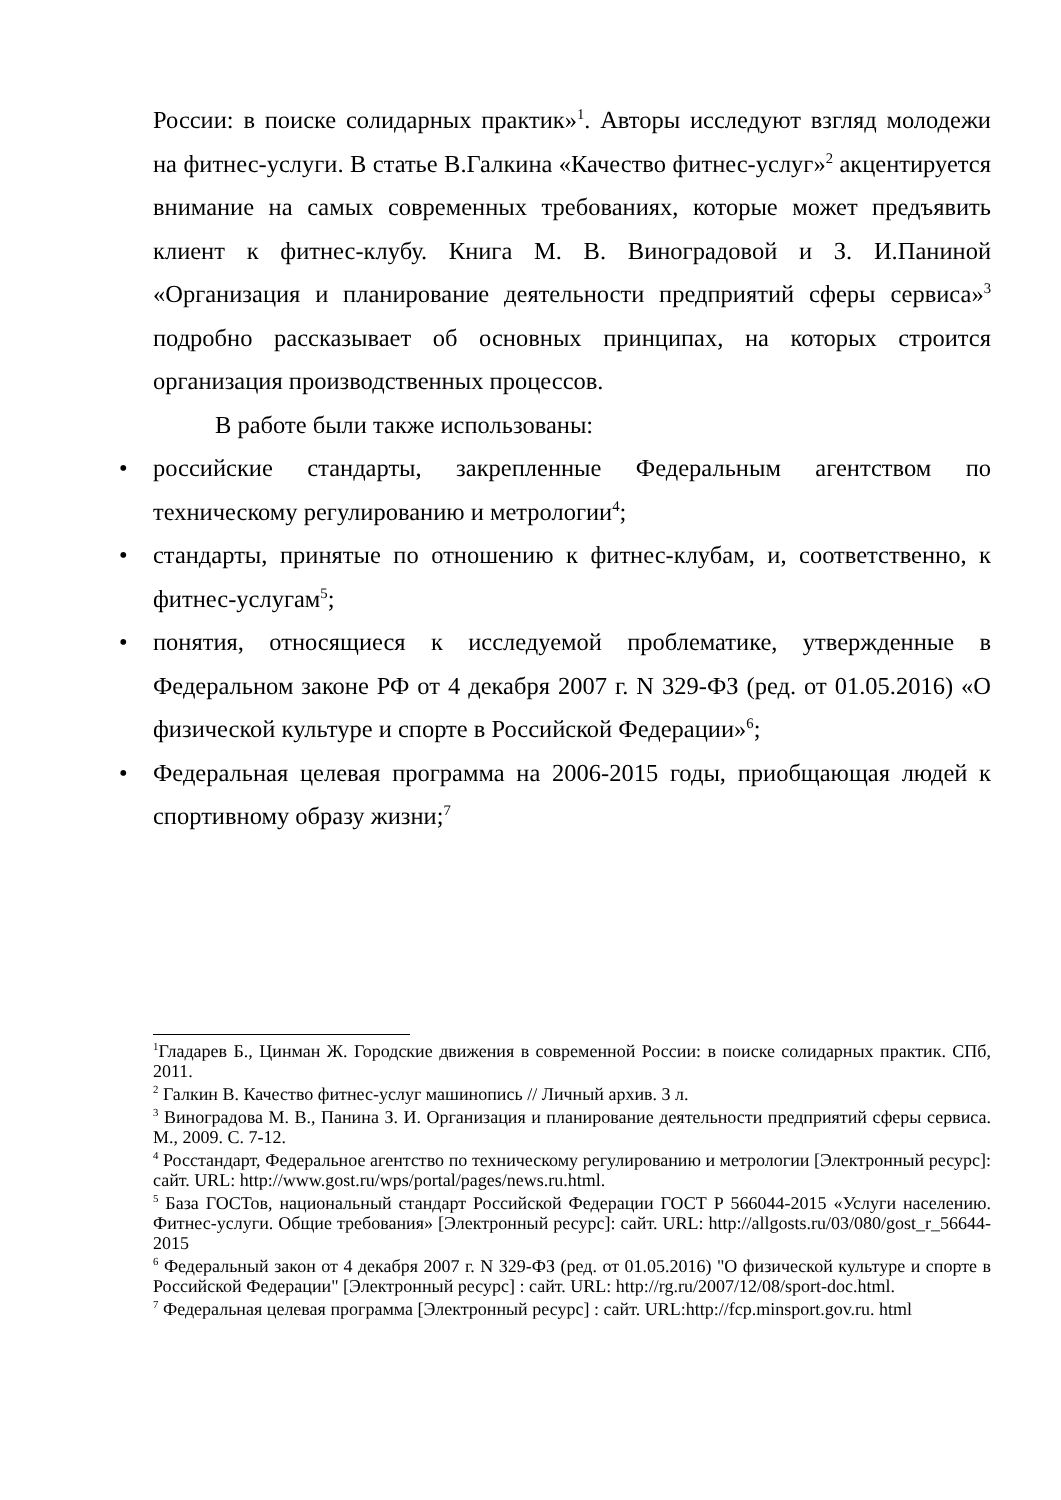России: в поиске солидарных практик»<sup>1</sup>. Авторы исследуют взгляд молодежи на фитнес-услуги. В статье В.Галкина «Качество фитнес-услуг»<sup>2</sup> акцентируется внимание на самых современных требованиях, которые может предъявить клиент к фитнес-клубу. Книга М. В. Виноградовой и З. И.Паниной «Организация и планирование деятельности предприятий сферы сервиса»<sup>3</sup> подробно рассказывает об основных принципах, на которых строится организация производственных процессов.
В работе были также использованы:
• российские стандарты, закрепленные Федеральным агентством по техническому регулированию и метрологии<sup>4</sup>;
• стандарты, принятые по отношению к фитнес-клубам, и, соответственно, к фитнес-услугам<sup>5</sup>;
• понятия, относящиеся к исследуемой проблематике, утвержденные в Федеральном законе РФ от 4 декабря 2007 г. N 329-ФЗ (ред. от 01.05.2016) «О физической культуре и спорте в Российской Федерации»<sup>6</sup>;
• Федеральная целевая программа на 2006-2015 годы, приобщающая людей к спортивному образу жизни;<sup>7</sup>
<sup>1</sup> Гладарев Б., Цинман Ж. Городские движения в современной России: в поиске солидарных практик. СПб, 2011.
<sup>2</sup> Галкин В. Качество фитнес-услуг машинопись // Личный архив. 3 л.
<sup>3</sup> Виноградова М. В., Панина З. И. Организация и планирование деятельности предприятий сферы сервиса. М., 2009. С. 7-12.
<sup>4</sup> Росстандарт, Федеральное агентство по техническому регулированию и метрологии [Электронный ресурс]: сайт. URL: http://www.gost.ru/wps/portal/pages/news.ru.html.
<sup>5</sup> База ГОСТов, национальный стандарт Российской Федерации ГОСТ Р 566044-2015 «Услуги населению. Фитнес-услуги. Общие требования» [Электронный ресурс]: сайт. URL: http://allgosts.ru/03/080/gost_r_56644-2015
<sup>6</sup> Федеральный закон от 4 декабря 2007 г. N 329-ФЗ (ред. от 01.05.2016) "О физической культуре и спорте в Российской Федерации" [Электронный ресурс] : сайт. URL: http://rg.ru/2007/12/08/sport-doc.html.
<sup>7</sup> Федеральная целевая программа [Электронный ресурс] : сайт. URL:http://fcp.minsport.gov.ru. html